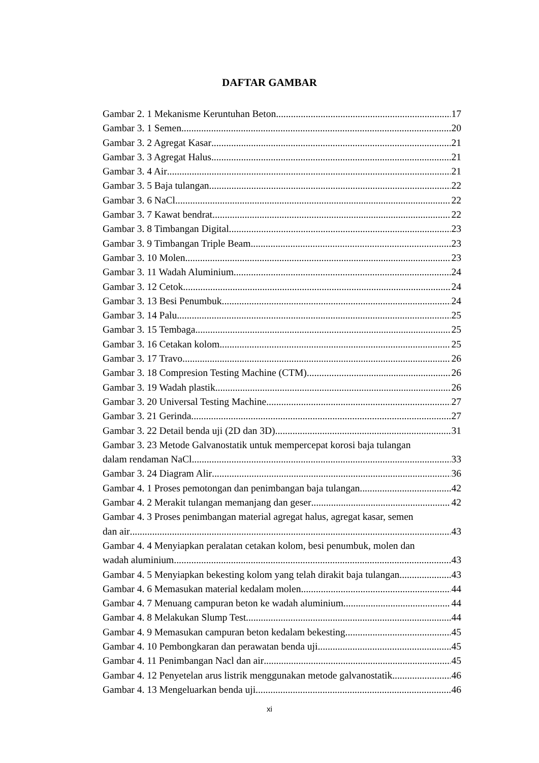DAFTAR GAMBAR
Gambar 2. 1 Mekanisme Keruntuhan Beton 17
Gambar 3. 1 Semen 20
Gambar 3. 2 Agregat Kasar 21
Gambar 3. 3 Agregat Halus 21
Gambar 3. 4 Air 21
Gambar 3. 5 Baja tulangan 22
Gambar 3. 6 NaCl 22
Gambar 3. 7 Kawat bendrat 22
Gambar 3. 8 Timbangan Digital 23
Gambar 3. 9 Timbangan Triple Beam 23
Gambar 3. 10 Molen 23
Gambar 3. 11 Wadah Aluminium 24
Gambar 3. 12 Cetok 24
Gambar 3. 13 Besi Penumbuk 24
Gambar 3. 14 Palu 25
Gambar 3. 15 Tembaga 25
Gambar 3. 16 Cetakan kolom 25
Gambar 3. 17 Travo 26
Gambar 3. 18 Compresion Testing Machine (CTM) 26
Gambar 3. 19 Wadah plastik 26
Gambar 3. 20 Universal Testing Machine 27
Gambar 3. 21 Gerinda 27
Gambar 3. 22 Detail benda uji (2D dan 3D) 31
Gambar 3. 23 Metode Galvanostatik untuk mempercepat korosi baja tulangan
dalam rendaman NaCl 33
Gambar 3. 24 Diagram Alir 36
Gambar 4. 1 Proses pemotongan dan penimbangan baja tulangan 42
Gambar 4. 2 Merakit tulangan memanjang dan geser 42
Gambar 4. 3 Proses penimbangan material agregat halus, agregat kasar, semen
dan air 43
Gambar 4. 4 Menyiapkan peralatan cetakan kolom, besi penumbuk, molen dan
wadah aluminium. 43
Gambar 4. 5 Menyiapkan bekesting kolom yang telah dirakit baja tulangan. 43
Gambar 4. 6 Memasukan material kedalam molen 44
Gambar 4. 7 Menuang campuran beton ke wadah aluminium 44
Gambar 4. 8 Melakukan Slump Test 44
Gambar 4. 9 Memasukan campuran beton kedalam bekesting 45
Gambar 4. 10 Pembongkaran dan perawatan benda uji 45
Gambar 4. 11 Penimbangan Nacl dan air 45
Gambar 4. 12 Penyetelan arus listrik menggunakan metode galvanostatik 46
Gambar 4. 13 Mengeluarkan benda uji 46
xi